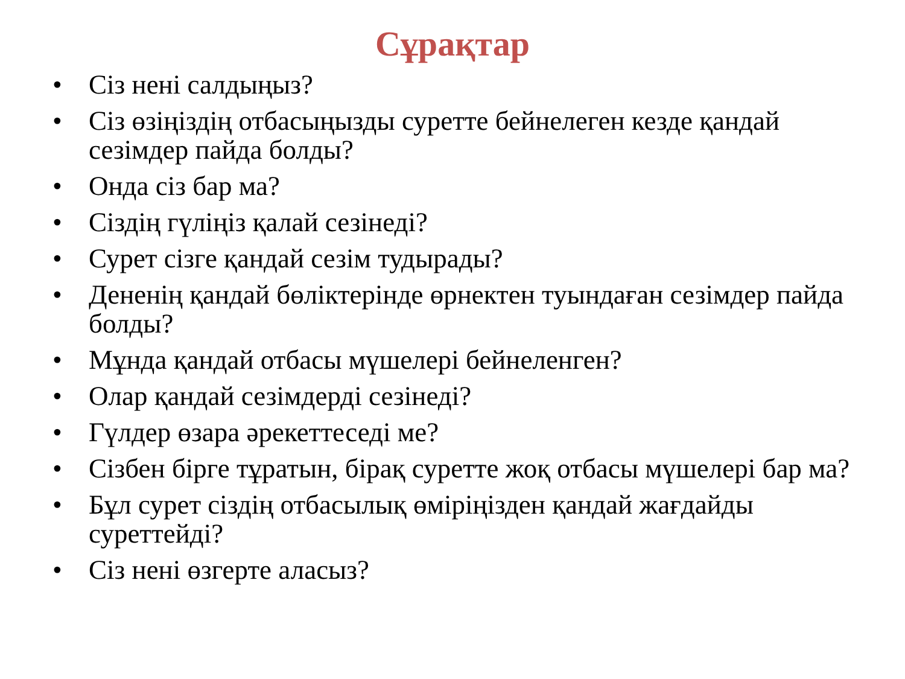Сұрақтар
• Сіз нені салдыңыз?
• Сіз өзіңіздің отбасыңызды суретте бейнелеген кезде қандай сезімдер пайда болды?
• Онда сіз бар ма?
• Сіздің гүліңіз қалай сезінеді?
• Сурет сізге қандай сезім тудырады?
• Дененің қандай бөліктерінде өрнектен туындаған сезімдер пайда болды?
• Мұнда қандай отбасы мүшелері бейнеленген?
• Олар қандай сезімдерді сезінеді?
• Гүлдер өзара әрекеттеседі ме?
• Сізбен бірге тұратын, бірақ суретте жоқ отбасы мүшелері бар ма?
• Бұл сурет сіздің отбасылық өміріңізден қандай жағдайды суреттейді?
• Сіз нені өзгерте аласыз?